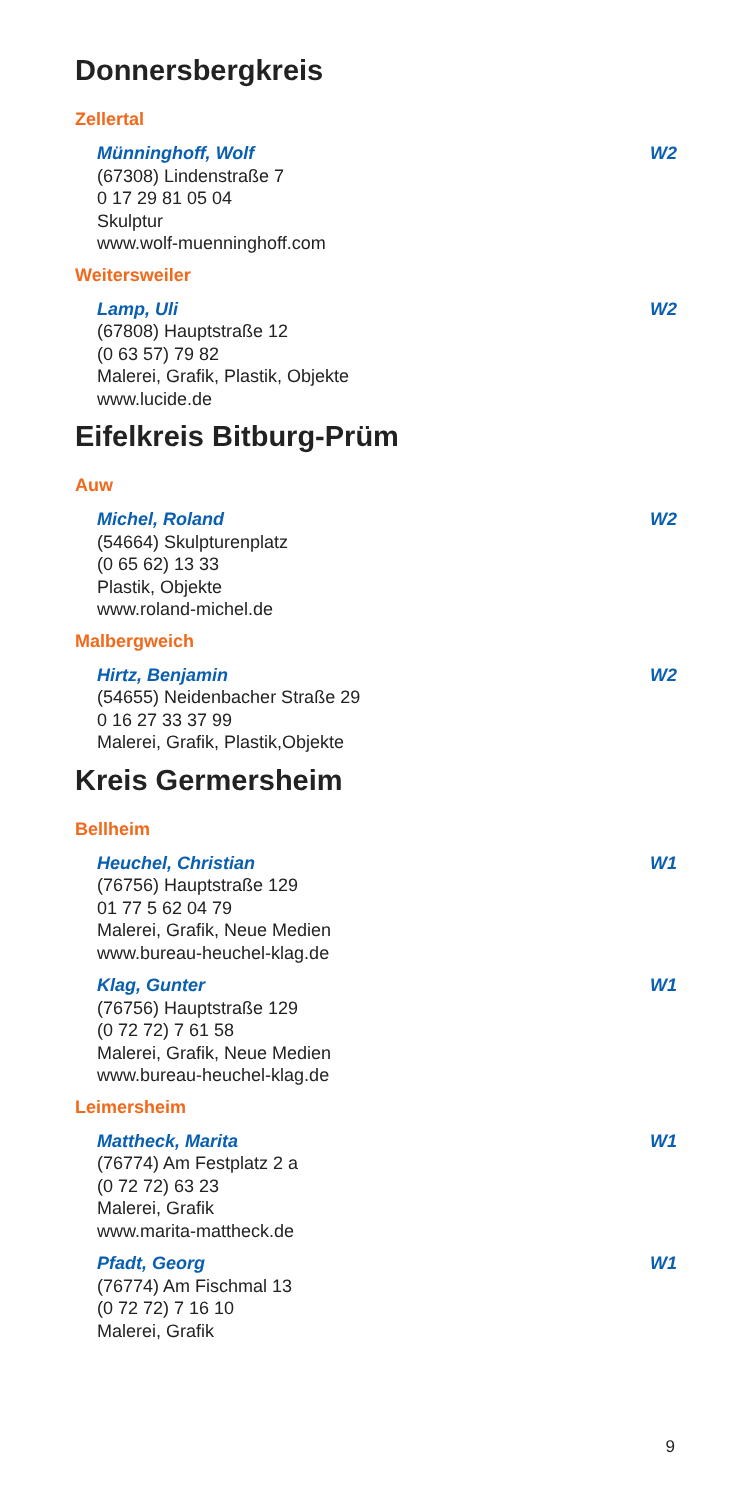Donnersbergkreis
Zellertal
Münninghoff, Wolf W2
(67308) Lindenstraße 7
0 17 29 81 05 04
Skulptur
www.wolf-muenninghoff.com
Weitersweiler
Lamp, Uli W2
(67808) Hauptstraße 12
(0 63 57) 79 82
Malerei, Grafik, Plastik, Objekte
www.lucide.de
Eifelkreis Bitburg-Prüm
Auw
Michel, Roland W2
(54664) Skulpturenplatz
(0 65 62) 13 33
Plastik, Objekte
www.roland-michel.de
Malbergweich
Hirtz, Benjamin W2
(54655) Neidenbacher Straße 29
0 16 27 33 37 99
Malerei, Grafik, Plastik,Objekte
Kreis Germersheim
Bellheim
Heuchel, Christian W1
(76756) Hauptstraße 129
01 77 5 62 04 79
Malerei, Grafik, Neue Medien
www.bureau-heuchel-klag.de
Klag, Gunter W1
(76756) Hauptstraße 129
(0 72 72) 7 61 58
Malerei, Grafik, Neue Medien
www.bureau-heuchel-klag.de
Leimersheim
Mattheck, Marita W1
(76774) Am Festplatz 2 a
(0 72 72) 63 23
Malerei, Grafik
www.marita-mattheck.de
Pfadt, Georg W1
(76774) Am Fischmal 13
(0 72 72) 7 16 10
Malerei, Grafik
9